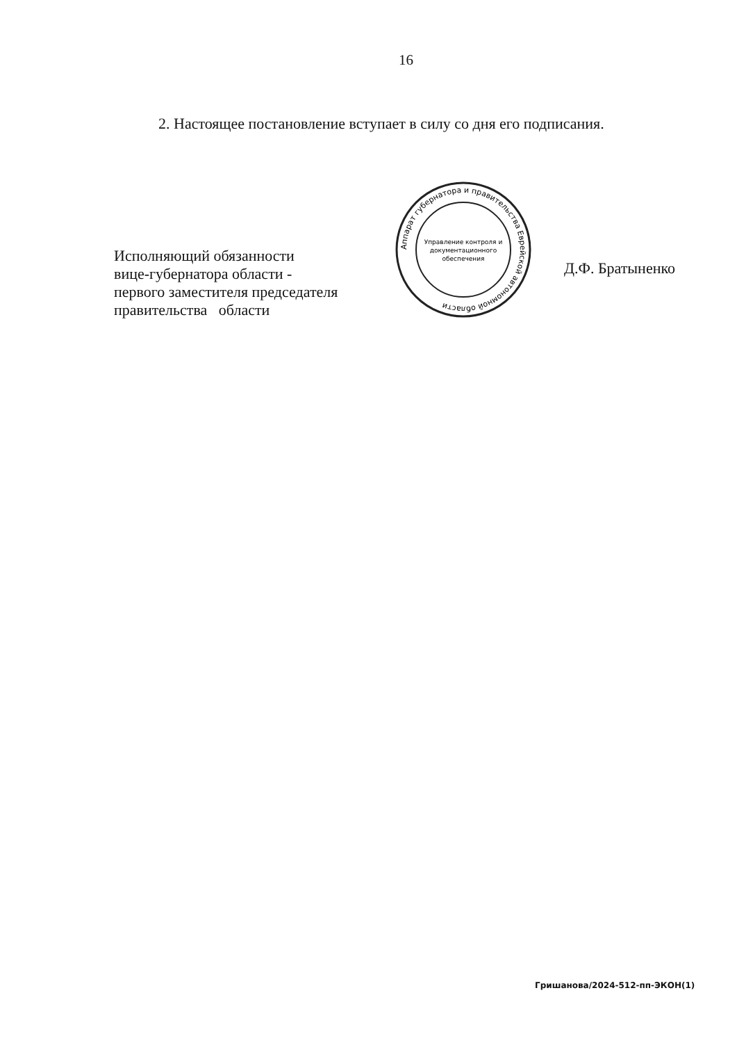16
2. Настоящее постановление вступает в силу со дня его подписания.
Исполняющий обязанности
вице-губернатора области -
первого заместителя председателя
правительства области
Аппарат губернатора и правительства Еврейской автономной области
Управление контроля и
документационного
обеспечения
Д.Ф. Братыненко
Гришанова/2024-512-пп-ЭКОН(1)